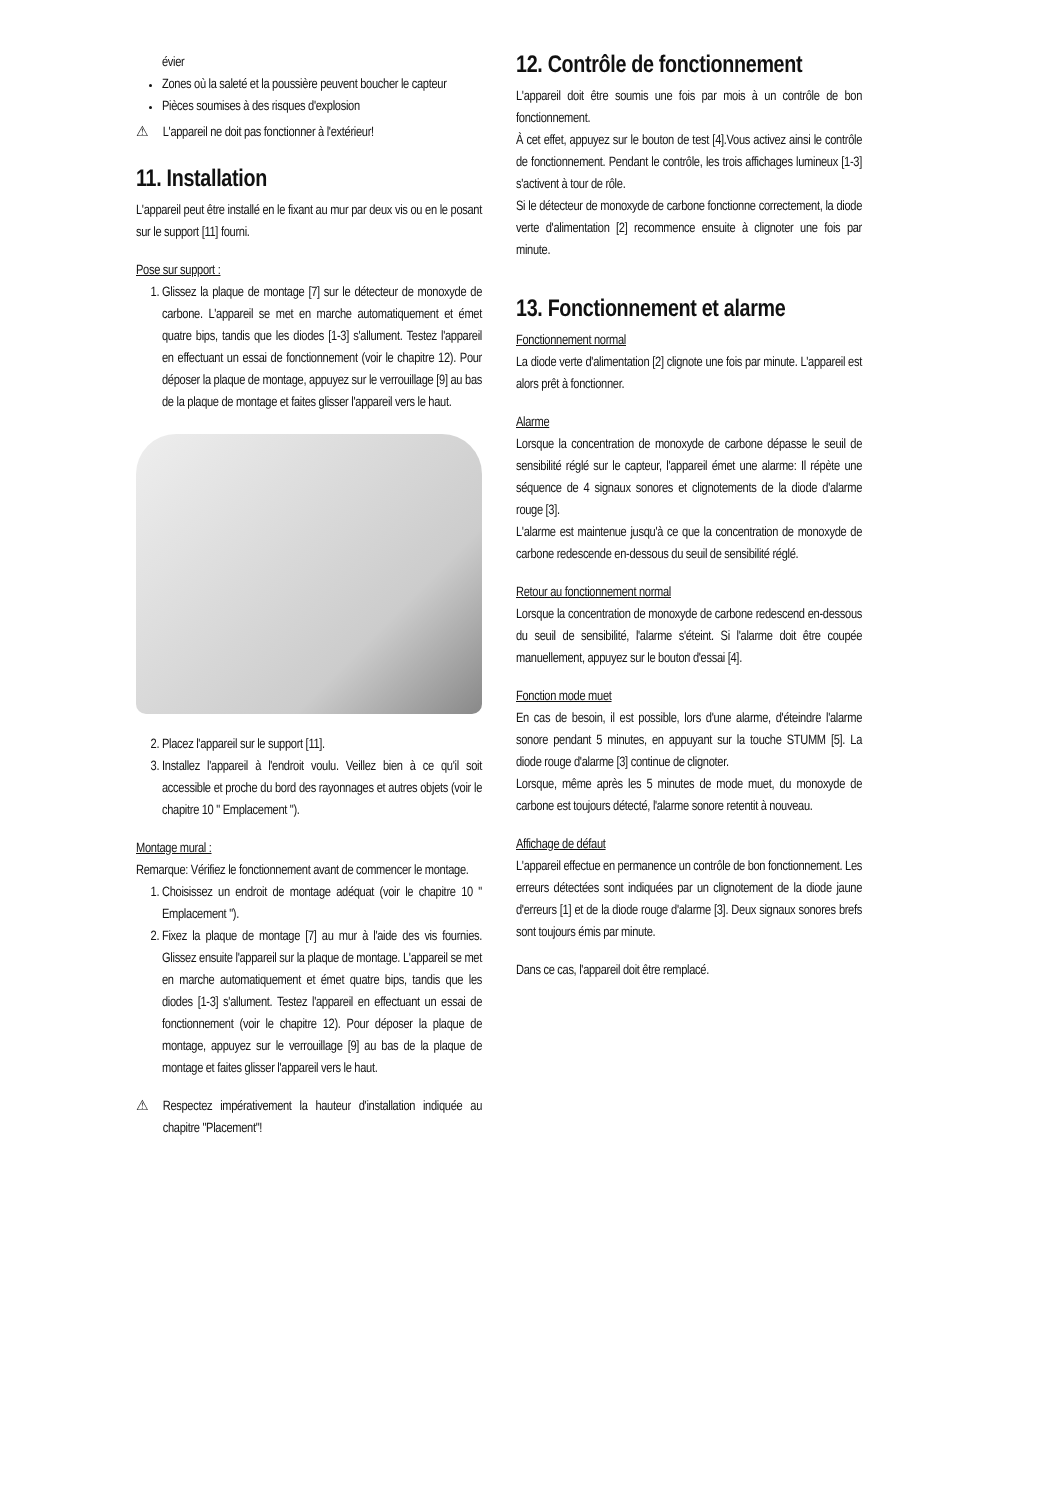évier
Zones où la saleté et la poussière peuvent boucher le capteur
Pièces soumises à des risques d'explosion
⚠ L'appareil ne doit pas fonctionner à l'extérieur!
11. Installation
L'appareil peut être installé en le fixant au mur par deux vis ou en le posant sur le support [11] fourni.
Pose sur support :
1. Glissez la plaque de montage [7] sur le détecteur de monoxyde de carbone. L'appareil se met en marche automatiquement et émet quatre bips, tandis que les diodes [1-3] s'allument. Testez l'appareil en effectuant un essai de fonctionnement (voir le chapitre 12). Pour déposer la plaque de montage, appuyez sur le verrouillage [9] au bas de la plaque de montage et faites glisser l'appareil vers le haut.
2. Placez l'appareil sur le support [11].
3. Installez l'appareil à l'endroit voulu. Veillez bien à ce qu'il soit accessible et proche du bord des rayonnages et autres objets (voir le chapitre 10 " Emplacement ").
Montage mural :
Remarque: Vérifiez le fonctionnement avant de commencer le montage.
1. Choisissez un endroit de montage adéquat (voir le chapitre 10 " Emplacement ").
2. Fixez la plaque de montage [7] au mur à l'aide des vis fournies. Glissez ensuite l'appareil sur la plaque de montage. L'appareil se met en marche automatiquement et émet quatre bips, tandis que les diodes [1-3] s'allument. Testez l'appareil en effectuant un essai de fonctionnement (voir le chapitre 12). Pour déposer la plaque de montage, appuyez sur le verrouillage [9] au bas de la plaque de montage et faites glisser l'appareil vers le haut.
⚠ Respectez impérativement la hauteur d'installation indiquée au chapitre "Placement"!
12. Contrôle de fonctionnement
L'appareil doit être soumis une fois par mois à un contrôle de bon fonctionnement.
À cet effet, appuyez sur le bouton de test [4].Vous activez ainsi le contrôle de fonctionnement. Pendant le contrôle, les trois affichages lumineux [1-3] s'activent à tour de rôle.
Si le détecteur de monoxyde de carbone fonctionne correctement, la diode verte d'alimentation [2] recommence ensuite à clignoter une fois par minute.
13. Fonctionnement et alarme
Fonctionnement normal
La diode verte d'alimentation [2] clignote une fois par minute. L'appareil est alors prêt à fonctionner.
Alarme
Lorsque la concentration de monoxyde de carbone dépasse le seuil de sensibilité réglé sur le capteur, l'appareil émet une alarme: Il répète une séquence de 4 signaux sonores et clignotements de la diode d'alarme rouge [3].
L'alarme est maintenue jusqu'à ce que la concentration de monoxyde de carbone redescende en-dessous du seuil de sensibilité réglé.
Retour au fonctionnement normal
Lorsque la concentration de monoxyde de carbone redescend en-dessous du seuil de sensibilité, l'alarme s'éteint. Si l'alarme doit être coupée manuellement, appuyez sur le bouton d'essai [4].
Fonction mode muet
En cas de besoin, il est possible, lors d'une alarme, d'éteindre l'alarme sonore pendant 5 minutes, en appuyant sur la touche STUMM [5]. La diode rouge d'alarme [3] continue de clignoter.
Lorsque, même après les 5 minutes de mode muet, du monoxyde de carbone est toujours détecté, l'alarme sonore retentit à nouveau.
Affichage de défaut
L'appareil effectue en permanence un contrôle de bon fonctionnement. Les erreurs détectées sont indiquées par un clignotement de la diode jaune d'erreurs [1] et de la diode rouge d'alarme [3]. Deux signaux sonores brefs sont toujours émis par minute.
Dans ce cas, l'appareil doit être remplacé.